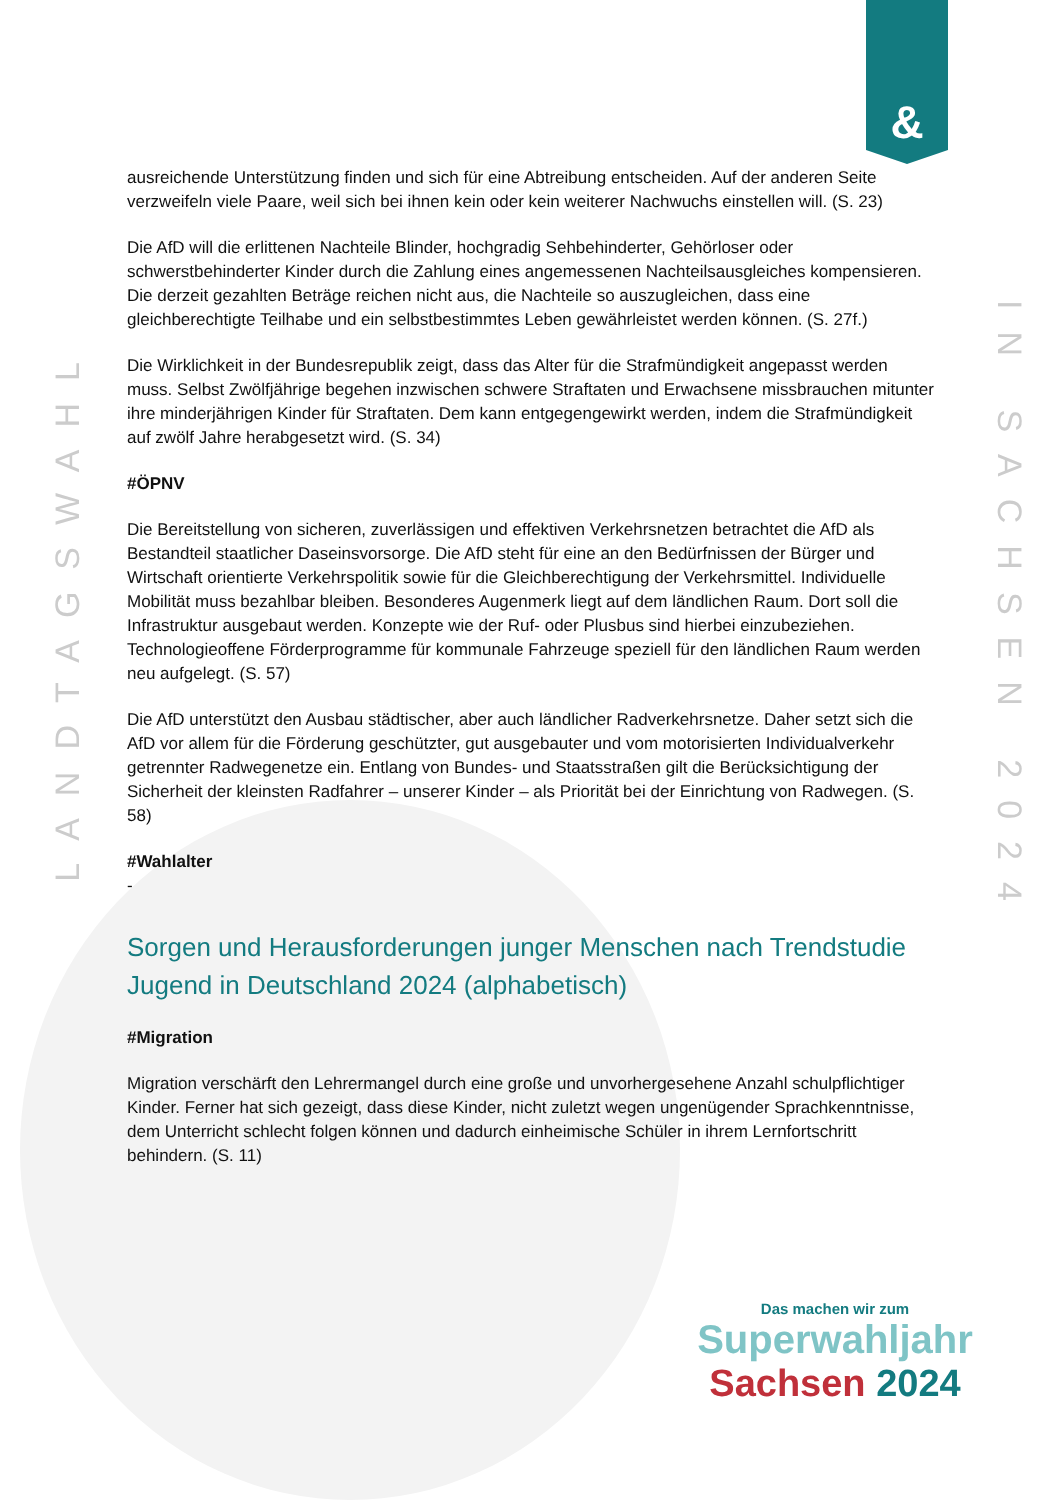&
LANDTAGSWAHL
IN SACHSEN 2024
ausreichende Unterstützung finden und sich für eine Abtreibung entscheiden. Auf der anderen Seite verzweifeln viele Paare, weil sich bei ihnen kein oder kein weiterer Nachwuchs einstellen will. (S. 23)
Die AfD will die erlittenen Nachteile Blinder, hochgradig Sehbehinderter, Gehörloser oder schwerstbehinderter Kinder durch die Zahlung eines angemessenen Nachteilsausgleiches kompensieren. Die derzeit gezahlten Beträge reichen nicht aus, die Nachteile so auszugleichen, dass eine gleichberechtigte Teilhabe und ein selbstbestimmtes Leben gewährleistet werden können. (S. 27f.)
Die Wirklichkeit in der Bundesrepublik zeigt, dass das Alter für die Strafmündigkeit angepasst werden muss. Selbst Zwölfjährige begehen inzwischen schwere Straftaten und Erwachsene missbrauchen mitunter ihre minderjährigen Kinder für Straftaten. Dem kann entgegengewirkt werden, indem die Strafmündigkeit auf zwölf Jahre herabgesetzt wird. (S. 34)
#ÖPNV
Die Bereitstellung von sicheren, zuverlässigen und effektiven Verkehrsnetzen betrachtet die AfD als Bestandteil staatlicher Daseinsvorsorge. Die AfD steht für eine an den Bedürfnissen der Bürger und Wirtschaft orientierte Verkehrspolitik sowie für die Gleichberechtigung der Verkehrsmittel. Individuelle Mobilität muss bezahlbar bleiben. Besonderes Augenmerk liegt auf dem ländlichen Raum. Dort soll die Infrastruktur ausgebaut werden. Konzepte wie der Ruf- oder Plusbus sind hierbei einzubeziehen. Technologieoffene Förderprogramme für kommunale Fahrzeuge speziell für den ländlichen Raum werden neu aufgelegt. (S. 57)
Die AfD unterstützt den Ausbau städtischer, aber auch ländlicher Radverkehrsnetze. Daher setzt sich die AfD vor allem für die Förderung geschützter, gut ausgebauter und vom motorisierten Individualverkehr getrennter Radwegenetze ein. Entlang von Bundes- und Staatsstraßen gilt die Berücksichtigung der Sicherheit der kleinsten Radfahrer – unserer Kinder – als Priorität bei der Einrichtung von Radwegen. (S. 58)
#Wahlalter
-
Sorgen und Herausforderungen junger Menschen nach Trendstudie Jugend in Deutschland 2024 (alphabetisch)
#Migration
Migration verschärft den Lehrermangel durch eine große und unvorhergesehene Anzahl schulpflichtiger Kinder. Ferner hat sich gezeigt, dass diese Kinder, nicht zuletzt wegen ungenügender Sprachkenntnisse, dem Unterricht schlecht folgen können und dadurch einheimische Schüler in ihrem Lernfortschritt behindern. (S. 11)
Das machen wir zum
Superwahljahr
Sachsen 2024